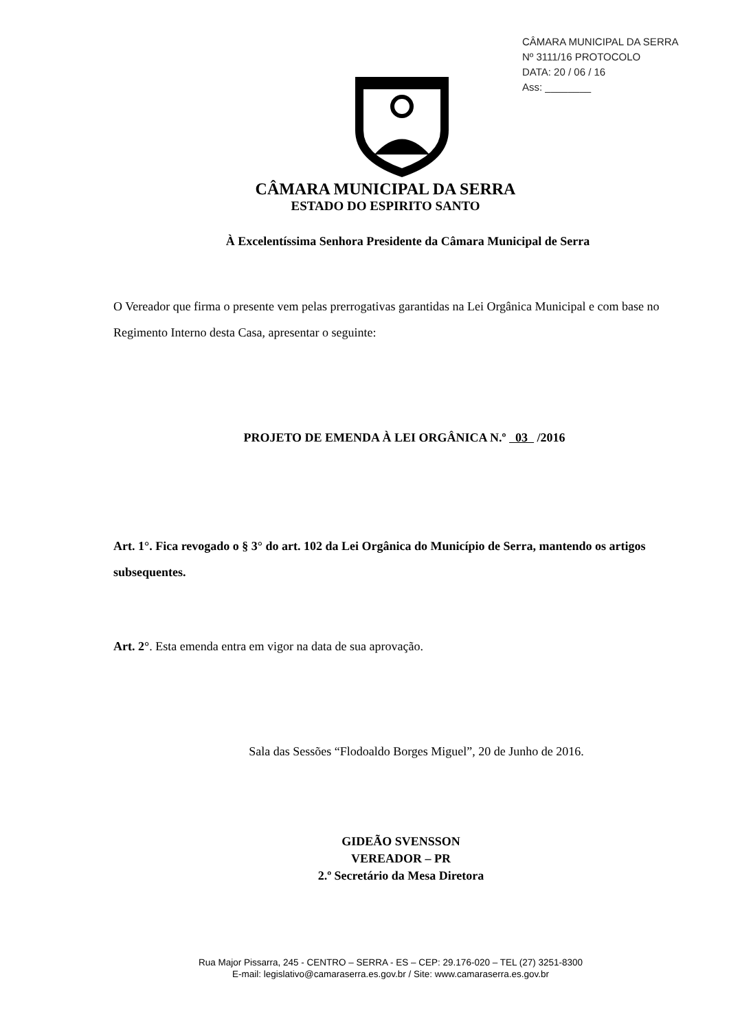CÂMARA MUNICIPAL DA SERRA
Nº 3111/16 PROTOCOLO
DATA: 20 / 06 / 16
Ass: ________
CÂMARA MUNICIPAL DA SERRA
ESTADO DO ESPIRITO SANTO
À Excelentíssima Senhora Presidente da Câmara Municipal de Serra
O Vereador que firma o presente vem pelas prerrogativas garantidas na Lei Orgânica Municipal e com base no Regimento Interno desta Casa, apresentar o seguinte:
PROJETO DE EMENDA À LEI ORGÂNICA N.º 03 /2016
Art. 1°. Fica revogado o § 3° do art. 102 da Lei Orgânica do Município de Serra, mantendo os artigos subsequentes.
Art. 2°. Esta emenda entra em vigor na data de sua aprovação.
Sala das Sessões “Flodoaldo Borges Miguel”, 20 de Junho de 2016.
GIDEÃO SVENSSON
VEREADOR – PR
2.º Secretário da Mesa Diretora
Rua Major Pissarra, 245 - CENTRO – SERRA - ES – CEP: 29.176-020 – TEL (27) 3251-8300
E-mail: legislativo@camaraserra.es.gov.br / Site: www.camaraserra.es.gov.br